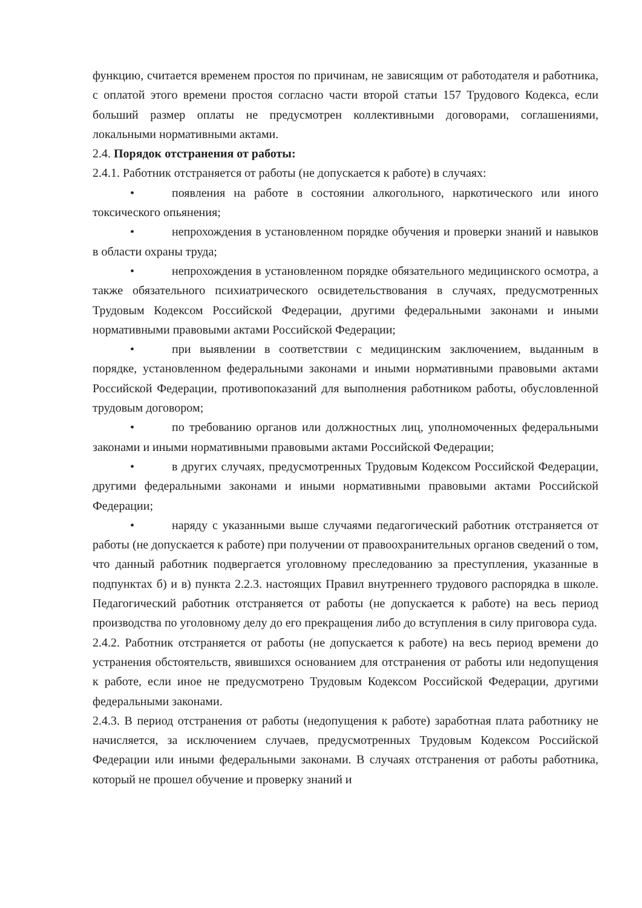функцию, считается временем простоя по причинам, не зависящим от работодателя и работника, с оплатой этого времени простоя согласно части второй статьи 157 Трудового Кодекса, если больший размер оплаты не предусмотрен коллективными договорами, соглашениями, локальными нормативными актами.
2.4. Порядок отстранения от работы:
2.4.1. Работник отстраняется от работы (не допускается к работе) в случаях:
• появления на работе в состоянии алкогольного, наркотического или иного токсического опьянения;
• непрохождения в установленном порядке обучения и проверки знаний и навыков в области охраны труда;
• непрохождения в установленном порядке обязательного медицинского осмотра, а также обязательного психиатрического освидетельствования в случаях, предусмотренных Трудовым Кодексом Российской Федерации, другими федеральными законами и иными нормативными правовыми актами Российской Федерации;
• при выявлении в соответствии с медицинским заключением, выданным в порядке, установленном федеральными законами и иными нормативными правовыми актами Российской Федерации, противопоказаний для выполнения работником работы, обусловленной трудовым договором;
• по требованию органов или должностных лиц, уполномоченных федеральными законами и иными нормативными правовыми актами Российской Федерации;
• в других случаях, предусмотренных Трудовым Кодексом Российской Федерации, другими федеральными законами и иными нормативными правовыми актами Российской Федерации;
• наряду с указанными выше случаями педагогический работник отстраняется от работы (не допускается к работе) при получении от правоохранительных органов сведений о том, что данный работник подвергается уголовному преследованию за преступления, указанные в подпунктах б) и в) пункта 2.2.3. настоящих Правил внутреннего трудового распорядка в школе. Педагогический работник отстраняется от работы (не допускается к работе) на весь период производства по уголовному делу до его прекращения либо до вступления в силу приговора суда.
2.4.2. Работник отстраняется от работы (не допускается к работе) на весь период времени до устранения обстоятельств, явившихся основанием для отстранения от работы или недопущения к работе, если иное не предусмотрено Трудовым Кодексом Российской Федерации, другими федеральными законами.
2.4.3. В период отстранения от работы (недопущения к работе) заработная плата работнику не начисляется, за исключением случаев, предусмотренных Трудовым Кодексом Российской Федерации или иными федеральными законами. В случаях отстранения от работы работника, который не прошел обучение и проверку знаний и